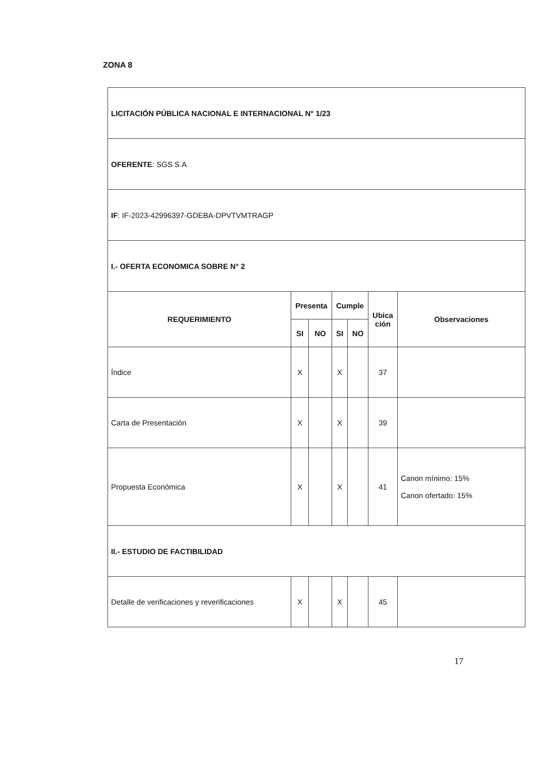ZONA 8
| LICITACIÓN PÚBLICA NACIONAL E INTERNACIONAL N° 1/23 | | | | | | |
| OFERENTE : SGS S.A | | | | | | |
| IF : IF-2023-42996397-GDEBA-DPVTVMTRAGP | | | | | | |
| I.- OFERTA ECONOMICA SOBRE N° 2 | | | | | | |
| REQUERIMIENTO | Presenta | | Cumple | | Ubica ción | Observaciones |
| | SI | NO | SI | NO | | |
| Índice | X | | X | | 37 | |
| Carta de Presentación | X | | X | | 39 | |
| Propuesta Económica | X | | X | | 41 | Canon mínimo: 15% Canon ofertado: 15% |
| II.- ESTUDIO DE FACTIBILIDAD | | | | | | |
| Detalle de verificaciones y reverificaciones | X | | X | | 45 | |
17